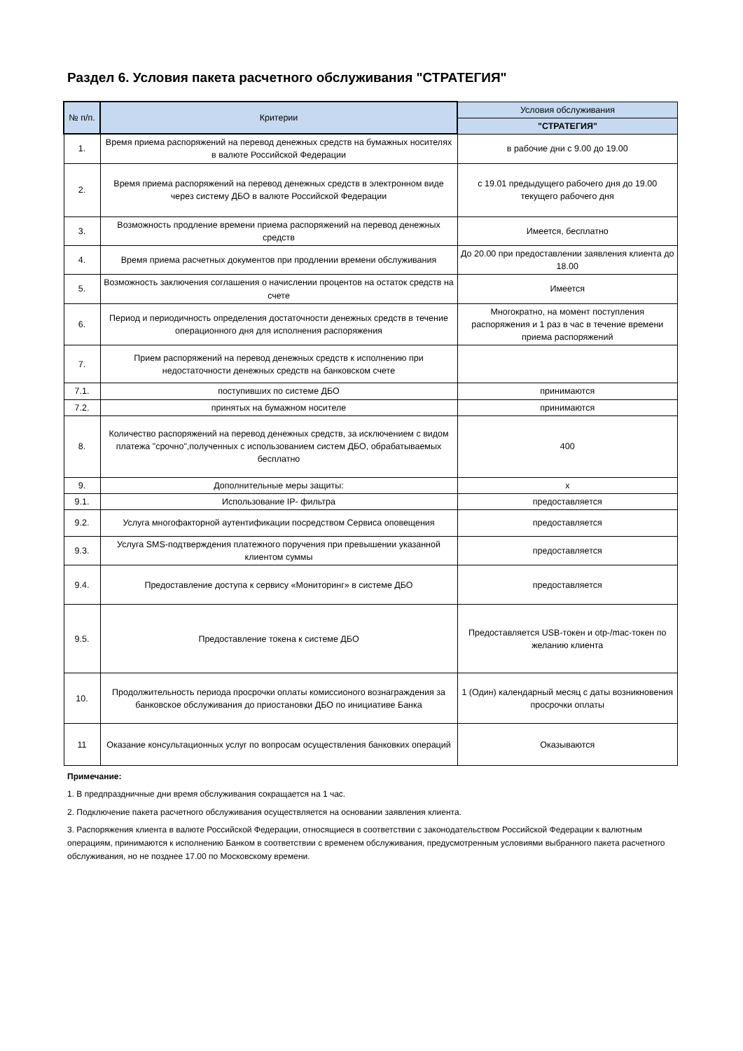Раздел 6. Условия пакета расчетного обслуживания "СТРАТЕГИЯ"
| № п/п. | Критерии | Условия обслуживания |
| --- | --- | --- |
| | | "СТРАТЕГИЯ" |
| 1. | Время приема распоряжений на перевод денежных средств на бумажных носителях в валюте Российской Федерации | в рабочие дни с 9.00 до 19.00 |
| 2. | Время приема распоряжений на перевод денежных средств в электронном виде через систему ДБО в валюте Российской Федерации | с 19.01 предыдущего рабочего дня до 19.00 текущего рабочего дня |
| 3. | Возможность продление времени приема распоряжений на перевод денежных средств | Имеется, бесплатно |
| 4. | Время приема расчетных документов при продлении времени обслуживания | До 20.00 при предоставлении заявления клиента до 18.00 |
| 5. | Возможность заключения соглашения о начислении процентов на остаток средств на счете | Имеется |
| 6. | Период и периодичность определения достаточности денежных средств в течение операционного дня для исполнения распоряжения | Многократно, на момент поступления распоряжения и 1 раз в час в течение времени приема распоряжений |
| 7. | Прием распоряжений на перевод денежных средств к исполнению при недостаточности денежных средств на банковском счете | |
| 7.1. | поступивших по системе ДБО | принимаются |
| 7.2. | принятых на бумажном носителе | принимаются |
| 8. | Количество распоряжений на перевод денежных средств, за исключением с видом платежа "срочно",полученных с использованием систем ДБО, обрабатываемых бесплатно | 400 |
| 9. | Дополнительные меры защиты: | х |
| 9.1. | Использование IP- фильтра | предоставляется |
| 9.2. | Услуга многофакторной аутентификации посредством Сервиса оповещения | предоставляется |
| 9.3. | Услуга SMS-подтверждения платежного поручения при превышении указанной клиентом суммы | предоставляется |
| 9.4. | Предоставление доступа к сервису «Мониторинг» в системе ДБО | предоставляется |
| 9.5. | Предоставление токена к системе ДБО | Предоставляется USB-токен и otp-/mac-токен по желанию клиента |
| 10. | Продолжительность периода просрочки оплаты комиссионого вознаграждения за банковское обслуживания до приостановки ДБО по инициативе Банка | 1 (Один) календарный месяц с даты возникновения просрочки оплаты |
| 11 | Оказание консультационных услуг по вопросам осуществления банковких операций | Оказываются |
Примечание:
1. В предпраздничные дни время обслуживания сокращается на 1 час.
2. Подключение пакета расчетного обслуживания осуществляется на основании заявления клиента.
3. Распоряжения клиента в валюте Российской Федерации, относящиеся в соответствии с законодательством Российской Федерации к валютным операциям, принимаются к исполнению Банком в соответствии с временем обслуживания, предусмотренным условиями выбранного пакета расчетного обслуживания, но не позднее 17.00 по Московскому времени.